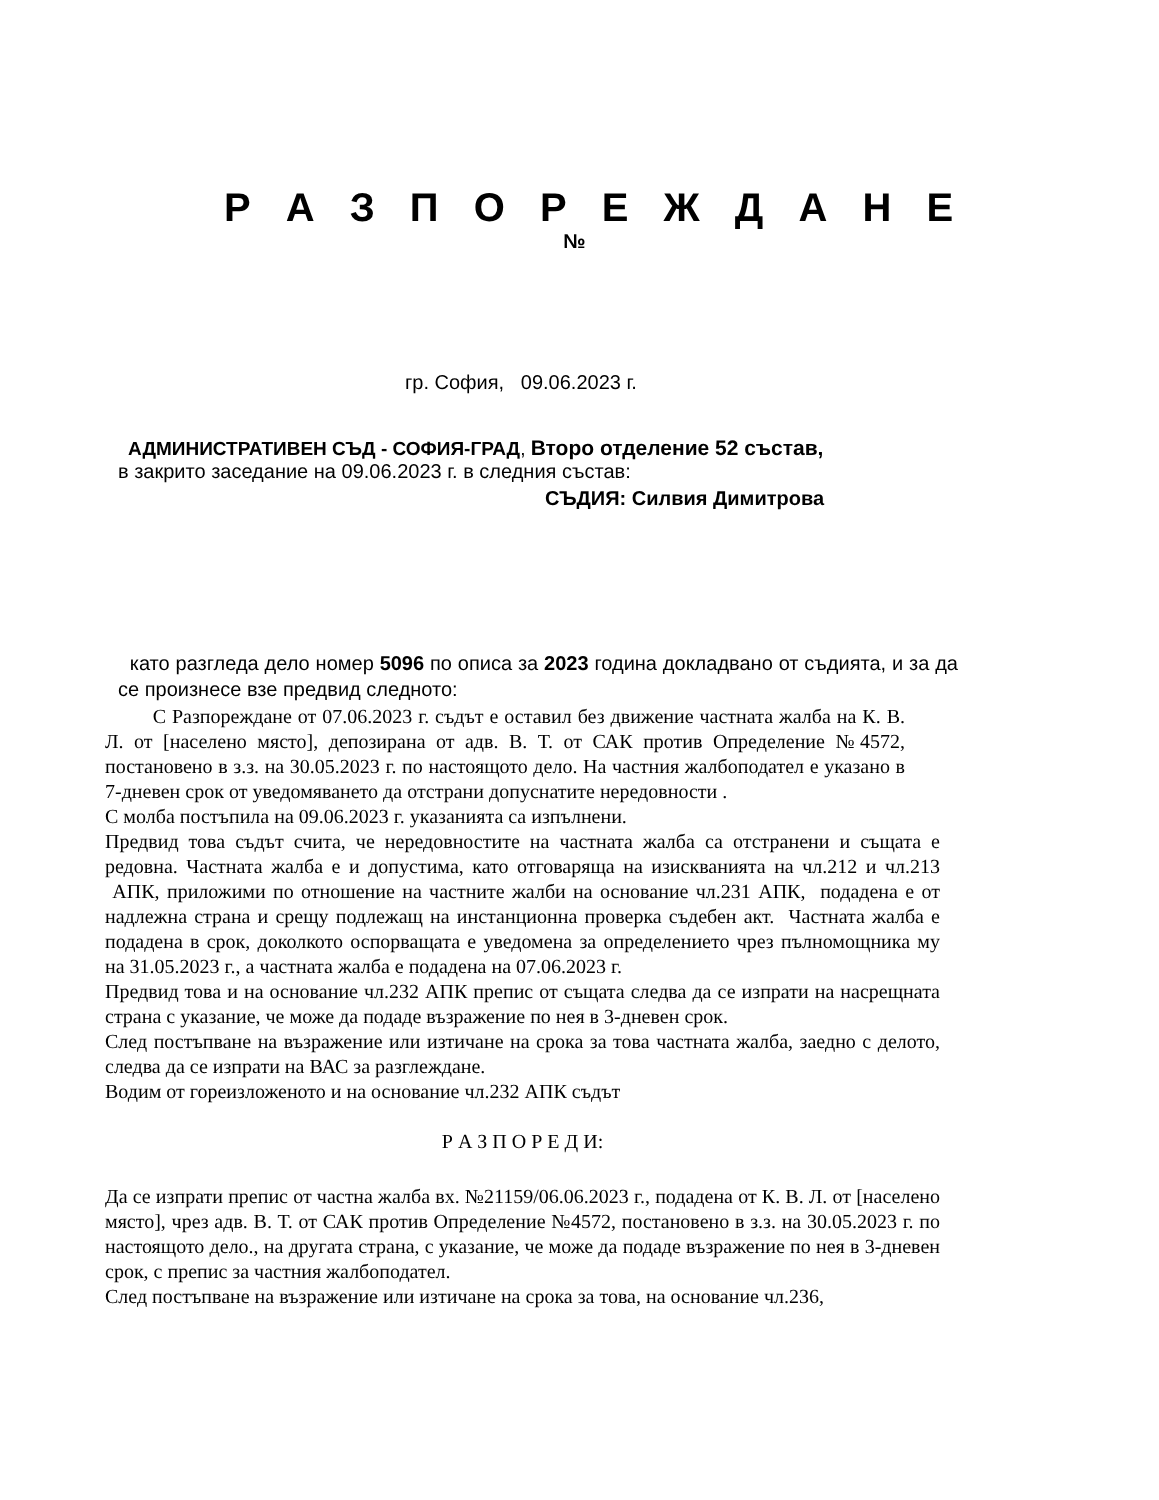Р А З П О Р Е Ж Д А Н Е
№
гр. София, 09.06.2023 г.
АДМИНИСТРАТИВЕН СЪД - СОФИЯ-ГРАД, Второ отделение 52 състав,
в закрито заседание на 09.06.2023 г. в следния състав:
СЪДИЯ: Силвия Димитрова
като разгледа дело номер 5096 по описа за 2023 година докладвано от съдията, и за да се произнесе взе предвид следното:
С Разпореждане от 07.06.2023 г. съдът е оставил без движение частната жалба на К. В. Л. от [населено място], депозирана от адв. В. Т. от САК против Определение №4572, постановено в з.з. на 30.05.2023 г. по настоящото дело. На частния жалбоподател е указано в 7-дневен срок от уведомяването да отстрани допуснатите нередовности .
С молба постъпила на 09.06.2023 г. указанията са изпълнени.
Предвид това съдът счита, че нередовностите на частната жалба са отстранени и същата е редовна. Частната жалба е и допустима, като отговаряща на изискванията на чл.212 и чл.213 АПК, приложими по отношение на частните жалби на основание чл.231 АПК, подадена е от надлежна страна и срещу подлежащ на инстанционна проверка съдебен акт. Частната жалба е подадена в срок, доколкото оспорващата е уведомена за определението чрез пълномощника му на 31.05.2023 г., а частната жалба е подадена на 07.06.2023 г.
Предвид това и на основание чл.232 АПК препис от същата следва да се изпрати на насрещната страна с указание, че може да подаде възражение по нея в 3-дневен срок.
След постъпване на възражение или изтичане на срока за това частната жалба, заедно с делото, следва да се изпрати на ВАС за разглеждане.
Водим от гореизложеното и на основание чл.232 АПК съдът
Р А З П О Р Е Д И:
Да се изпрати препис от частна жалба вх. №21159/06.06.2023 г., подадена от К. В. Л. от [населено място], чрез адв. В. Т. от САК против Определение №4572, постановено в з.з. на 30.05.2023 г. по настоящото дело., на другата страна, с указание, че може да подаде възражение по нея в 3-дневен срок, с препис за частния жалбоподател.
След постъпване на възражение или изтичане на срока за това, на основание чл.236,